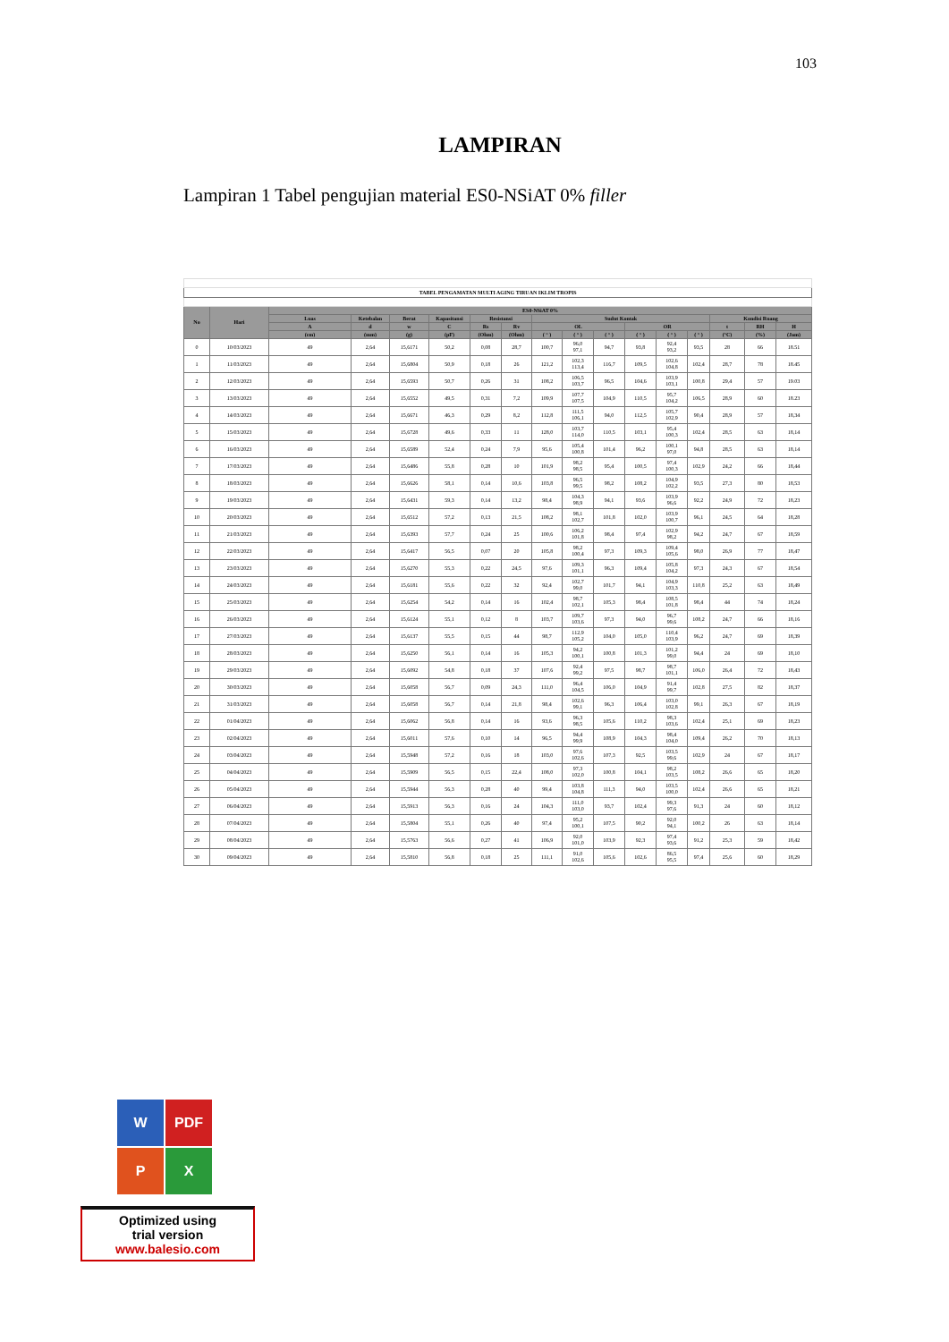103
LAMPIRAN
Lampiran 1 Tabel pengujian material ES0-NSiAT 0% filler
| TABEL PENGAMATAN MULTI AGING TIRUAN IKLIM TROPIS | | | | | | | | | | | | | | | | |
| --- | --- | --- | --- | --- | --- | --- | --- | --- | --- | --- | --- | --- | --- | --- | --- | --- |
| No | Hari | ES0-NSiAT 0% | | | | | | | | | | | | | | |
| | | Luas | Ketebalan | Berat | Kapasitansi | Resistansi | | Sudut Kontak | | | | | | Kondisi Ruang | | |
| | | A | d | w | C | Rs | Rv | OL | | | OR | | | t | RH | H |
| | | (cm) | (mm) | (g) | (pF) | (Ohm) | (Ohm) | ( ° ) | ( ° ) | ( ° ) | ( ° ) | ( ° ) | ( ° ) | (°C) | (%) | (Jam) |
| 0 | 10/03/2023 | 49 | 2,64 | 15,6171 | 50,2 | 0,08 | 28,7 | 100,7 | 96,0 97,1 | 94,7 | 93,8 | 92,4 93,2 | 93,5 | 28 | 66 | 18.51 |
| 1 | 11/03/2023 | 49 | 2,64 | 15,6804 | 50,9 | 0,18 | 26 | 121,2 | 102,3 113,4 | 116,7 | 109,5 | 102,6 104,8 | 102,4 | 28,7 | 78 | 18.45 |
| 2 | 12/03/2023 | 49 | 2,64 | 15,6593 | 50,7 | 0,26 | 31 | 108,2 | 106,5 103,7 | 96,5 | 104,6 | 103,9 103,1 | 100,8 | 29,4 | 57 | 19.03 |
| 3 | 13/03/2023 | 49 | 2,64 | 15,6552 | 49,5 | 0,31 | 7,2 | 109,9 | 107,7 107,5 | 104,9 | 110,5 | 95,7 104,2 | 106,5 | 28,9 | 60 | 18.23 |
| 4 | 14/03/2023 | 49 | 2,64 | 15,6671 | 46,3 | 0,29 | 8,2 | 112,8 | 111,5 106,1 | 94,0 | 112,5 | 105,7 102,9 | 90,4 | 28,9 | 57 | 18,34 |
| 5 | 15/03/2023 | 49 | 2,64 | 15,6728 | 49,6 | 0,33 | 11 | 128,0 | 103,7 114,0 | 110,5 | 103,1 | 95,4 100,3 | 102,4 | 28,5 | 63 | 18,14 |
| 6 | 16/03/2023 | 49 | 2,64 | 15,6589 | 52,4 | 0,24 | 7,9 | 95,6 | 105,4 100,8 | 101,4 | 96,2 | 100,1 97,0 | 94,8 | 28,5 | 63 | 18,14 |
| 7 | 17/03/2023 | 49 | 2,64 | 15,6486 | 55,8 | 0,28 | 10 | 101,9 | 98,2 98,5 | 95,4 | 100,5 | 97,4 100,3 | 102,9 | 24,2 | 66 | 18,44 |
| 8 | 18/03/2023 | 49 | 2,64 | 15,6626 | 58,1 | 0,14 | 10,6 | 103,8 | 96,5 99,5 | 98,2 | 108,2 | 104,9 102,2 | 93,5 | 27,3 | 80 | 18,53 |
| 9 | 19/03/2023 | 49 | 2,64 | 15,6431 | 59,3 | 0,14 | 13,2 | 98,4 | 104,3 98,9 | 94,1 | 93,6 | 103,9 96,6 | 92,2 | 24,9 | 72 | 18,23 |
| 10 | 20/03/2023 | 49 | 2,64 | 15,6512 | 57,2 | 0,13 | 21,5 | 108,2 | 98,1 102,7 | 101,8 | 102,0 | 103,9 100,7 | 96,1 | 24,5 | 64 | 18,28 |
| 11 | 21/03/2023 | 49 | 2,64 | 15,6393 | 57,7 | 0,24 | 25 | 100,6 | 106,2 101,8 | 98,4 | 97,4 | 102,9 98,2 | 94,2 | 24,7 | 67 | 18,59 |
| 12 | 22/03/2023 | 49 | 2,64 | 15,6417 | 56,5 | 0,07 | 20 | 105,8 | 98,2 100,4 | 97,3 | 109,3 | 109,4 105,6 | 98,0 | 26,9 | 77 | 18,47 |
| 13 | 23/03/2023 | 49 | 2,64 | 15,6270 | 55,3 | 0,22 | 24,5 | 97,6 | 109,3 101,1 | 96,3 | 109,4 | 105,8 104,2 | 97,3 | 24,3 | 67 | 18,54 |
| 14 | 24/03/2023 | 49 | 2,64 | 15,6181 | 55,6 | 0,22 | 32 | 92,4 | 102,7 99,0 | 101,7 | 94,1 | 104,9 103,3 | 110,8 | 25,2 | 63 | 18,49 |
| 15 | 25/03/2023 | 49 | 2,64 | 15,6254 | 54,2 | 0,14 | 16 | 102,4 | 98,7 102,1 | 105,3 | 98,4 | 108,5 101,8 | 98,4 | 44 | 74 | 18,24 |
| 16 | 26/03/2023 | 49 | 2,64 | 15,6124 | 55,1 | 0,12 | 8 | 103,7 | 109,7 103,6 | 97,3 | 94,0 | 96,7 99,6 | 108,2 | 24,7 | 66 | 18,16 |
| 17 | 27/03/2023 | 49 | 2,64 | 15,6137 | 55,5 | 0,15 | 44 | 98,7 | 112,9 105,2 | 104,0 | 105,0 | 110,4 103,9 | 96,2 | 24,7 | 69 | 18,39 |
| 18 | 28/03/2023 | 49 | 2,64 | 15,6250 | 56,1 | 0,14 | 16 | 105,3 | 94,2 100,1 | 100,8 | 101,3 | 101,2 99,0 | 94,4 | 24 | 69 | 18,10 |
| 19 | 29/03/2023 | 49 | 2,64 | 15,6092 | 54,8 | 0,18 | 37 | 107,6 | 92,4 99,2 | 97,5 | 98,7 | 98,7 101,1 | 106,0 | 26,4 | 72 | 18,43 |
| 20 | 30/03/2023 | 49 | 2,64 | 15,6058 | 56,7 | 0,09 | 24,3 | 111,0 | 96,4 104,5 | 106,0 | 104,9 | 91,4 99,7 | 102,8 | 27,5 | 82 | 18,37 |
| 21 | 31/03/2023 | 49 | 2,64 | 15,6058 | 56,7 | 0,14 | 21,8 | 98,4 | 102,6 99,1 | 96,3 | 106,4 | 103,0 102,8 | 99,1 | 26,3 | 67 | 18,19 |
| 22 | 01/04/2023 | 49 | 2,64 | 15,6062 | 56,8 | 0,14 | 16 | 93,6 | 96,3 98,5 | 105,6 | 110,2 | 98,3 103,6 | 102,4 | 25,1 | 69 | 18,23 |
| 23 | 02/04/2023 | 49 | 2,64 | 15,6011 | 57,6 | 0,10 | 14 | 96,5 | 94,4 99,9 | 108,9 | 104,3 | 98,4 104,0 | 109,4 | 26,2 | 70 | 18,13 |
| 24 | 03/04/2023 | 49 | 2,64 | 15,5948 | 57,2 | 0,16 | 18 | 103,0 | 97,6 102,6 | 107,3 | 92,5 | 103,5 99,6 | 102,9 | 24 | 67 | 18,17 |
| 25 | 04/04/2023 | 49 | 2,64 | 15,5909 | 56,5 | 0,15 | 22,4 | 108,0 | 97,3 102,0 | 100,8 | 104,1 | 98,2 103,5 | 108,2 | 26,6 | 65 | 18,20 |
| 26 | 05/04/2023 | 49 | 2,64 | 15,5944 | 56,3 | 0,28 | 40 | 99,4 | 103,8 104,8 | 111,3 | 94,0 | 103,5 100,0 | 102,4 | 26,6 | 65 | 18,21 |
| 27 | 06/04/2023 | 49 | 2,64 | 15,5913 | 56,3 | 0,16 | 24 | 104,3 | 111,0 103,0 | 93,7 | 102,4 | 99,3 97,6 | 91,3 | 24 | 60 | 18,12 |
| 28 | 07/04/2023 | 49 | 2,64 | 15,5804 | 55,1 | 0,26 | 40 | 97,4 | 95,2 100,1 | 107,5 | 90,2 | 92,0 94,1 | 100,2 | 26 | 63 | 18,14 |
| 29 | 08/04/2023 | 49 | 2,64 | 15,5763 | 56,6 | 0,27 | 41 | 106,9 | 92,0 101,0 | 103,9 | 92,3 | 97,4 93,6 | 91,2 | 25,3 | 59 | 18,42 |
| 30 | 09/04/2023 | 49 | 2,64 | 15,5810 | 56,8 | 0,18 | 25 | 111,1 | 91,0 102,6 | 105,6 | 102,6 | 86,5 95,5 | 97,4 | 25,6 | 60 | 18,29 |
W
PDF
P
X
Optimized using
trial version
www.balesio.com